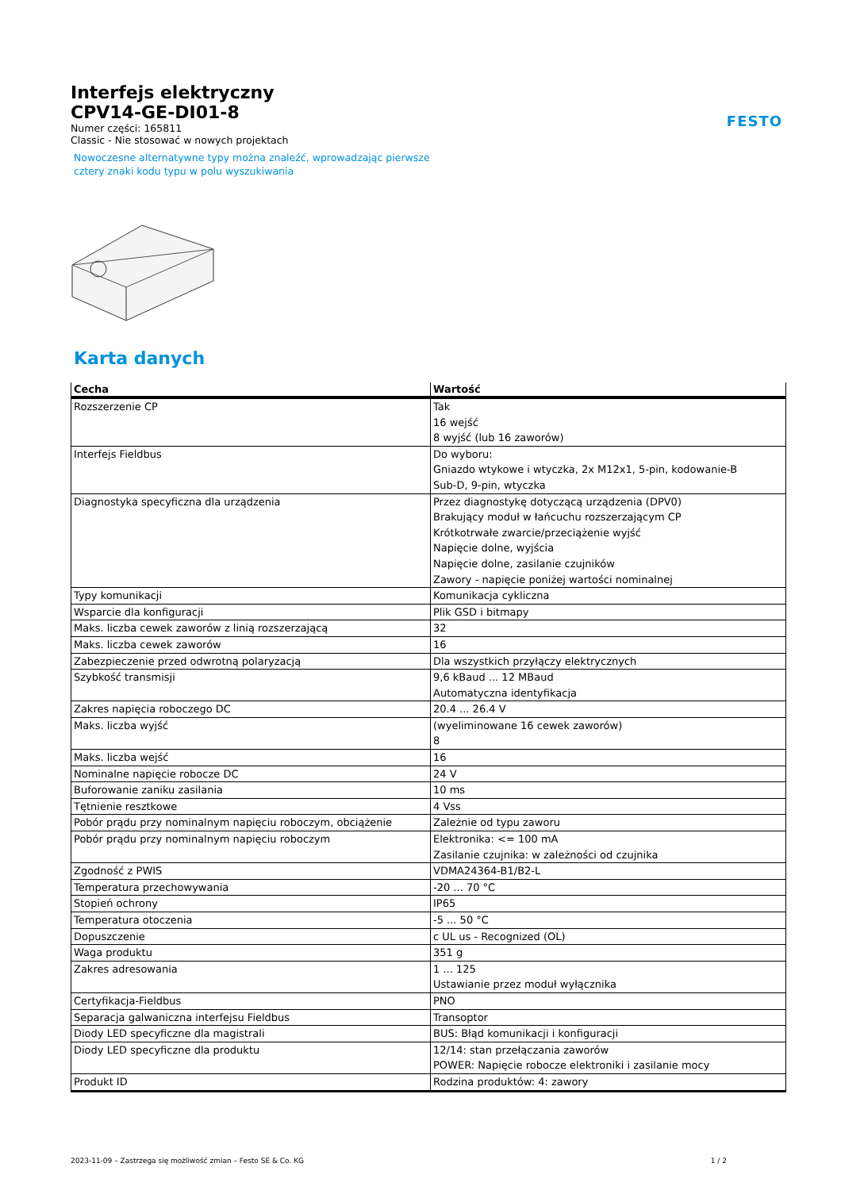FESTO
Interfejs elektryczny
CPV14-GE-DI01-8
Numer części: 165811
Classic - Nie stosować w nowych projektach
Nowoczesne alternatywne typy można znaleźć, wprowadzając pierwsze
cztery znaki kodu typu w polu wyszukiwania
Karta danych
| Cecha | Wartość |
| --- | --- |
| Rozszerzenie CP | Tak 16 wejść 8 wyjść (lub 16 zaworów) |
| Interfejs Fieldbus | Do wyboru: Gniazdo wtykowe i wtyczka, 2x M12x1, 5-pin, kodowanie-B Sub-D, 9-pin, wtyczka |
| Diagnostyka specyficzna dla urządzenia | Przez diagnostykę dotyczącą urządzenia (DPV0) Brakujący moduł w łańcuchu rozszerzającym CP Krótkotrwałe zwarcie/przeciążenie wyjść Napięcie dolne, wyjścia Napięcie dolne, zasilanie czujników Zawory - napięcie poniżej wartości nominalnej |
| Typy komunikacji | Komunikacja cykliczna |
| Wsparcie dla konfiguracji | Plik GSD i bitmapy |
| Maks. liczba cewek zaworów z linią rozszerzającą | 32 |
| Maks. liczba cewek zaworów | 16 |
| Zabezpieczenie przed odwrotną polaryzacją | Dla wszystkich przyłączy elektrycznych |
| Szybkość transmisji | 9,6 kBaud ... 12 MBaud Automatyczna identyfikacja |
| Zakres napięcia roboczego DC | 20.4 ... 26.4 V |
| Maks. liczba wyjść | (wyeliminowane 16 cewek zaworów) 8 |
| Maks. liczba wejść | 16 |
| Nominalne napięcie robocze DC | 24 V |
| Buforowanie zaniku zasilania | 10 ms |
| Tętnienie resztkowe | 4 Vss |
| Pobór prądu przy nominalnym napięciu roboczym, obciążenie | Zależnie od typu zaworu |
| Pobór prądu przy nominalnym napięciu roboczym | Elektronika: <= 100 mA Zasilanie czujnika: w zależności od czujnika |
| Zgodność z PWIS | VDMA24364-B1/B2-L |
| Temperatura przechowywania | -20 ... 70 °C |
| Stopień ochrony | IP65 |
| Temperatura otoczenia | -5 ... 50 °C |
| Dopuszczenie | c UL us - Recognized (OL) |
| Waga produktu | 351 g |
| Zakres adresowania | 1 ... 125 Ustawianie przez moduł wyłącznika |
| Certyfikacja-Fieldbus | PNO |
| Separacja galwaniczna interfejsu Fieldbus | Transoptor |
| Diody LED specyficzne dla magistrali | BUS: Błąd komunikacji i konfiguracji |
| Diody LED specyficzne dla produktu | 12/14: stan przełączania zaworów POWER: Napięcie robocze elektroniki i zasilanie mocy |
| Produkt ID | Rodzina produktów: 4: zawory |
2023-11-09 – Zastrzega się możliwość zmian – Festo SE & Co. KG 1 / 2